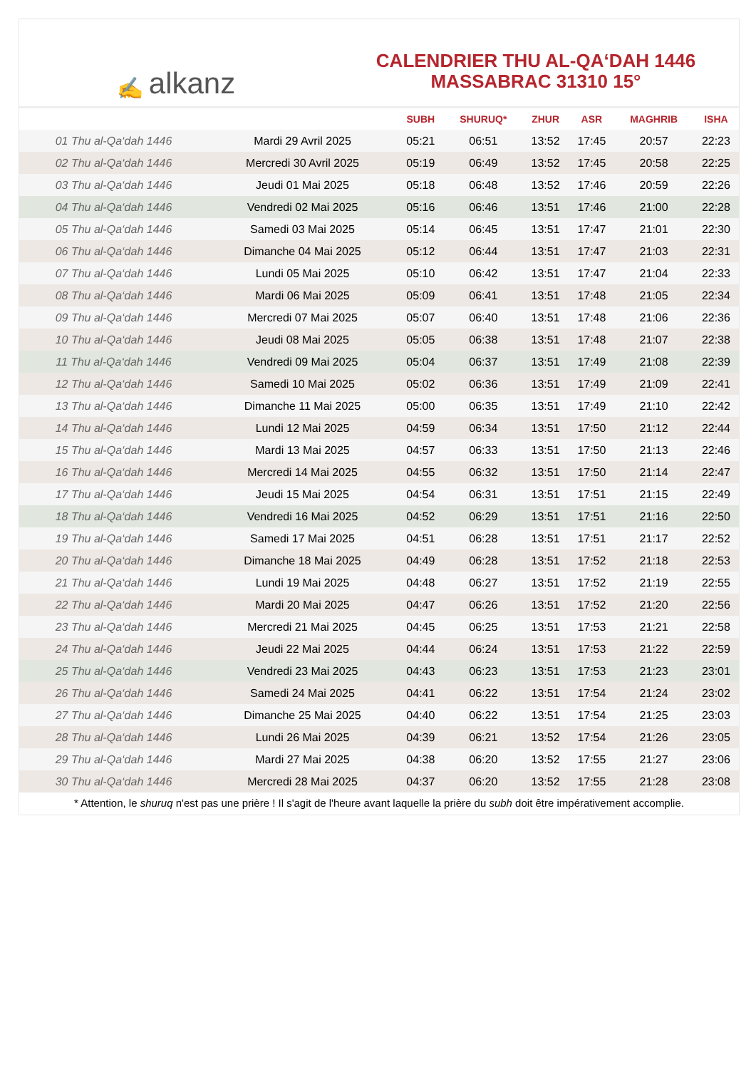✍ alkanz
CALENDRIER THU AL-QA‘DAH 1446
MASSABRAC 31310 15°
| | | SUBH | SHURUQ* | ZHUR | ASR | MAGHRIB | ISHA |
| --- | --- | --- | --- | --- | --- | --- | --- |
| 01 Thu al-Qa‘dah 1446 | Mardi 29 Avril 2025 | 05:21 | 06:51 | 13:52 | 17:45 | 20:57 | 22:23 |
| 02 Thu al-Qa‘dah 1446 | Mercredi 30 Avril 2025 | 05:19 | 06:49 | 13:52 | 17:45 | 20:58 | 22:25 |
| 03 Thu al-Qa‘dah 1446 | Jeudi 01 Mai 2025 | 05:18 | 06:48 | 13:52 | 17:46 | 20:59 | 22:26 |
| 04 Thu al-Qa‘dah 1446 | Vendredi 02 Mai 2025 | 05:16 | 06:46 | 13:51 | 17:46 | 21:00 | 22:28 |
| 05 Thu al-Qa‘dah 1446 | Samedi 03 Mai 2025 | 05:14 | 06:45 | 13:51 | 17:47 | 21:01 | 22:30 |
| 06 Thu al-Qa‘dah 1446 | Dimanche 04 Mai 2025 | 05:12 | 06:44 | 13:51 | 17:47 | 21:03 | 22:31 |
| 07 Thu al-Qa‘dah 1446 | Lundi 05 Mai 2025 | 05:10 | 06:42 | 13:51 | 17:47 | 21:04 | 22:33 |
| 08 Thu al-Qa‘dah 1446 | Mardi 06 Mai 2025 | 05:09 | 06:41 | 13:51 | 17:48 | 21:05 | 22:34 |
| 09 Thu al-Qa‘dah 1446 | Mercredi 07 Mai 2025 | 05:07 | 06:40 | 13:51 | 17:48 | 21:06 | 22:36 |
| 10 Thu al-Qa‘dah 1446 | Jeudi 08 Mai 2025 | 05:05 | 06:38 | 13:51 | 17:48 | 21:07 | 22:38 |
| 11 Thu al-Qa‘dah 1446 | Vendredi 09 Mai 2025 | 05:04 | 06:37 | 13:51 | 17:49 | 21:08 | 22:39 |
| 12 Thu al-Qa‘dah 1446 | Samedi 10 Mai 2025 | 05:02 | 06:36 | 13:51 | 17:49 | 21:09 | 22:41 |
| 13 Thu al-Qa‘dah 1446 | Dimanche 11 Mai 2025 | 05:00 | 06:35 | 13:51 | 17:49 | 21:10 | 22:42 |
| 14 Thu al-Qa‘dah 1446 | Lundi 12 Mai 2025 | 04:59 | 06:34 | 13:51 | 17:50 | 21:12 | 22:44 |
| 15 Thu al-Qa‘dah 1446 | Mardi 13 Mai 2025 | 04:57 | 06:33 | 13:51 | 17:50 | 21:13 | 22:46 |
| 16 Thu al-Qa‘dah 1446 | Mercredi 14 Mai 2025 | 04:55 | 06:32 | 13:51 | 17:50 | 21:14 | 22:47 |
| 17 Thu al-Qa‘dah 1446 | Jeudi 15 Mai 2025 | 04:54 | 06:31 | 13:51 | 17:51 | 21:15 | 22:49 |
| 18 Thu al-Qa‘dah 1446 | Vendredi 16 Mai 2025 | 04:52 | 06:29 | 13:51 | 17:51 | 21:16 | 22:50 |
| 19 Thu al-Qa‘dah 1446 | Samedi 17 Mai 2025 | 04:51 | 06:28 | 13:51 | 17:51 | 21:17 | 22:52 |
| 20 Thu al-Qa‘dah 1446 | Dimanche 18 Mai 2025 | 04:49 | 06:28 | 13:51 | 17:52 | 21:18 | 22:53 |
| 21 Thu al-Qa‘dah 1446 | Lundi 19 Mai 2025 | 04:48 | 06:27 | 13:51 | 17:52 | 21:19 | 22:55 |
| 22 Thu al-Qa‘dah 1446 | Mardi 20 Mai 2025 | 04:47 | 06:26 | 13:51 | 17:52 | 21:20 | 22:56 |
| 23 Thu al-Qa‘dah 1446 | Mercredi 21 Mai 2025 | 04:45 | 06:25 | 13:51 | 17:53 | 21:21 | 22:58 |
| 24 Thu al-Qa‘dah 1446 | Jeudi 22 Mai 2025 | 04:44 | 06:24 | 13:51 | 17:53 | 21:22 | 22:59 |
| 25 Thu al-Qa‘dah 1446 | Vendredi 23 Mai 2025 | 04:43 | 06:23 | 13:51 | 17:53 | 21:23 | 23:01 |
| 26 Thu al-Qa‘dah 1446 | Samedi 24 Mai 2025 | 04:41 | 06:22 | 13:51 | 17:54 | 21:24 | 23:02 |
| 27 Thu al-Qa‘dah 1446 | Dimanche 25 Mai 2025 | 04:40 | 06:22 | 13:51 | 17:54 | 21:25 | 23:03 |
| 28 Thu al-Qa‘dah 1446 | Lundi 26 Mai 2025 | 04:39 | 06:21 | 13:52 | 17:54 | 21:26 | 23:05 |
| 29 Thu al-Qa‘dah 1446 | Mardi 27 Mai 2025 | 04:38 | 06:20 | 13:52 | 17:55 | 21:27 | 23:06 |
| 30 Thu al-Qa‘dah 1446 | Mercredi 28 Mai 2025 | 04:37 | 06:20 | 13:52 | 17:55 | 21:28 | 23:08 |
* Attention, le shuruq n'est pas une prière ! Il s'agit de l'heure avant laquelle la prière du subh doit être impérativement accomplie.